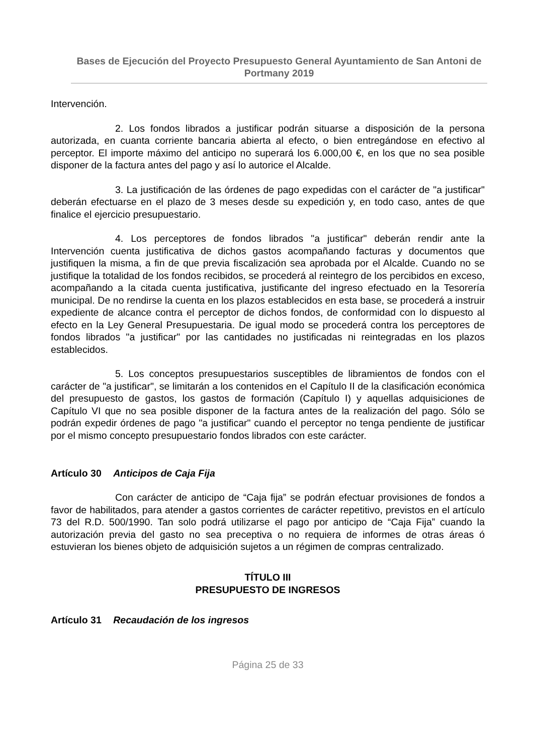Bases de Ejecución del Proyecto Presupuesto General Ayuntamiento de San Antoni de Portmany 2019
Intervención.
2. Los fondos librados a justificar podrán situarse a disposición de la persona autorizada, en cuanta corriente bancaria abierta al efecto, o bien entregándose en efectivo al perceptor. El importe máximo del anticipo no superará los 6.000,00 €, en los que no sea posible disponer de la factura antes del pago y así lo autorice el Alcalde.
3. La justificación de las órdenes de pago expedidas con el carácter de "a justificar" deberán efectuarse en el plazo de 3 meses desde su expedición y, en todo caso, antes de que finalice el ejercicio presupuestario.
4. Los perceptores de fondos librados "a justificar" deberán rendir ante la Intervención cuenta justificativa de dichos gastos acompañando facturas y documentos que justifiquen la misma, a fin de que previa fiscalización sea aprobada por el Alcalde. Cuando no se justifique la totalidad de los fondos recibidos, se procederá al reintegro de los percibidos en exceso, acompañando a la citada cuenta justificativa, justificante del ingreso efectuado en la Tesorería municipal. De no rendirse la cuenta en los plazos establecidos en esta base, se procederá a instruir expediente de alcance contra el perceptor de dichos fondos, de conformidad con lo dispuesto al efecto en la Ley General Presupuestaria. De igual modo se procederá contra los perceptores de fondos librados "a justificar" por las cantidades no justificadas ni reintegradas en los plazos establecidos.
5. Los conceptos presupuestarios susceptibles de libramientos de fondos con el carácter de "a justificar", se limitarán a los contenidos en el Capítulo II de la clasificación económica del presupuesto de gastos, los gastos de formación (Capítulo I) y aquellas adquisiciones de Capítulo VI que no sea posible disponer de la factura antes de la realización del pago. Sólo se podrán expedir órdenes de pago "a justificar" cuando el perceptor no tenga pendiente de justificar por el mismo concepto presupuestario fondos librados con este carácter.
Artículo 30 Anticipos de Caja Fija
Con carácter de anticipo de “Caja fija” se podrán efectuar provisiones de fondos a favor de habilitados, para atender a gastos corrientes de carácter repetitivo, previstos en el artículo 73 del R.D. 500/1990. Tan solo podrá utilizarse el pago por anticipo de “Caja Fija” cuando la autorización previa del gasto no sea preceptiva o no requiera de informes de otras áreas ó estuvieran los bienes objeto de adquisición sujetos a un régimen de compras centralizado.
TÍTULO III
PRESUPUESTO DE INGRESOS
Artículo 31 Recaudación de los ingresos
Página 25 de 33